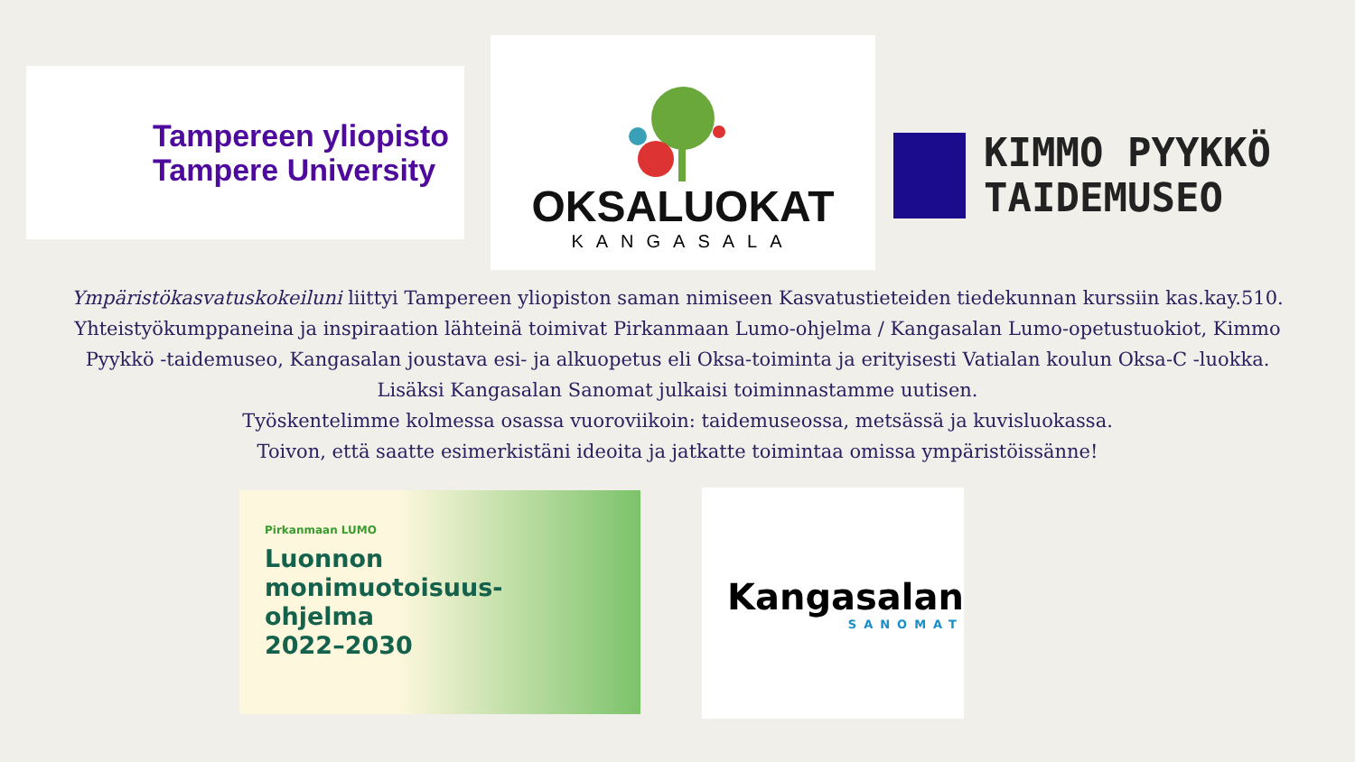Tampereen yliopisto
Tampere University
OKSALUOKAT
KANGASALA
KIMMO PYYKKÖ
TAIDEMUSEO
Ympäristökasvatuskokeiluni liittyi Tampereen yliopiston saman nimiseen Kasvatustieteiden tiedekunnan kurssiin kas.kay.510. Yhteistyökumppaneina ja inspiraation lähteinä toimivat Pirkanmaan Lumo-ohjelma / Kangasalan Lumo-opetustuokiot, Kimmo Pyykkö -taidemuseo, Kangasalan joustava esi- ja alkuopetus eli Oksa-toiminta ja erityisesti Vatialan koulun Oksa-C -luokka.
Lisäksi Kangasalan Sanomat julkaisi toiminnastamme uutisen.
Työskentelimme kolmessa osassa vuoroviikoin: taidemuseossa, metsässä ja kuvisluokassa.
Toivon, että saatte esimerkistäni ideoita ja jatkatte toimintaa omissa ympäristöissänne!
Pirkanmaan LUMO
Luonnon
monimuotoisuus-
ohjelma
2022–2030
Kangasalan
SANOMAT